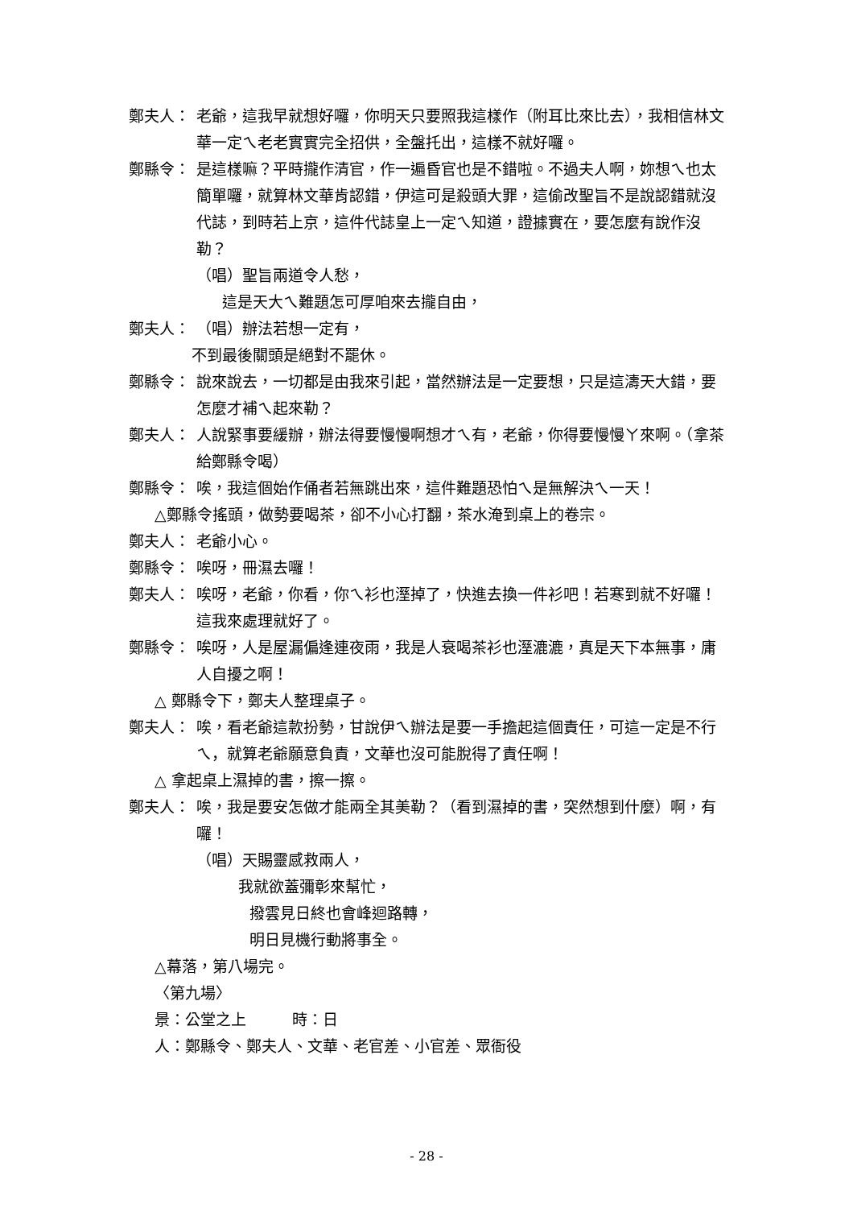鄭夫人： 老爺，這我早就想好囉，你明天只要照我這樣作（附耳比來比去），我相信林文華一定ㄟ老老實實完全招供，全盤托出，這樣不就好囉。
鄭縣令： 是這樣嘛？平時攏作清官，作一遍昏官也是不錯啦。不過夫人啊，妳想ㄟ也太簡單囉，就算林文華肯認錯，伊這可是殺頭大罪，這偷改聖旨不是說認錯就沒代誌，到時若上京，這件代誌皇上一定ㄟ知道，證據實在，要怎麼有說作沒勒？
（唱）聖旨兩道令人愁，
這是天大ㄟ難題怎可厚咱來去攏自由，
鄭夫人： （唱）辦法若想一定有，
不到最後關頭是絕對不罷休。
鄭縣令： 說來說去，一切都是由我來引起，當然辦法是一定要想，只是這濤天大錯，要怎麼才補ㄟ起來勒？
鄭夫人： 人說緊事要緩辦，辦法得要慢慢啊想才ㄟ有，老爺，你得要慢慢ㄚ來啊。（拿茶給鄭縣令喝）
鄭縣令： 唉，我這個始作俑者若無跳出來，這件難題恐怕ㄟ是無解決ㄟ一天！
△鄭縣令搖頭，做勢要喝茶，卻不小心打翻，茶水淹到桌上的卷宗。
鄭夫人： 老爺小心。
鄭縣令： 唉呀，冊濕去囉！
鄭夫人： 唉呀，老爺，你看，你ㄟ衫也溼掉了，快進去換一件衫吧！若寒到就不好囉！這我來處理就好了。
鄭縣令： 唉呀，人是屋漏偏逢連夜雨，我是人衰喝茶衫也溼漉漉，真是天下本無事，庸人自擾之啊！
△ 鄭縣令下，鄭夫人整理桌子。
鄭夫人： 唉，看老爺這款扮勢，甘說伊ㄟ辦法是要一手擔起這個責任，可這一定是不行ㄟ，就算老爺願意負責，文華也沒可能脫得了責任啊！
△ 拿起桌上濕掉的書，擦一擦。
鄭夫人： 唉，我是要安怎做才能兩全其美勒？（看到濕掉的書，突然想到什麼）啊，有囉！
（唱）天賜靈感救兩人，
我就欲蓋彌彰來幫忙，
撥雲見日終也會峰迴路轉，
明日見機行動將事全。
△幕落，第八場完。
〈第九場〉
景：公堂之上　　　時：日
人：鄭縣令、鄭夫人、文華、老官差、小官差、眾衙役
- 28 -